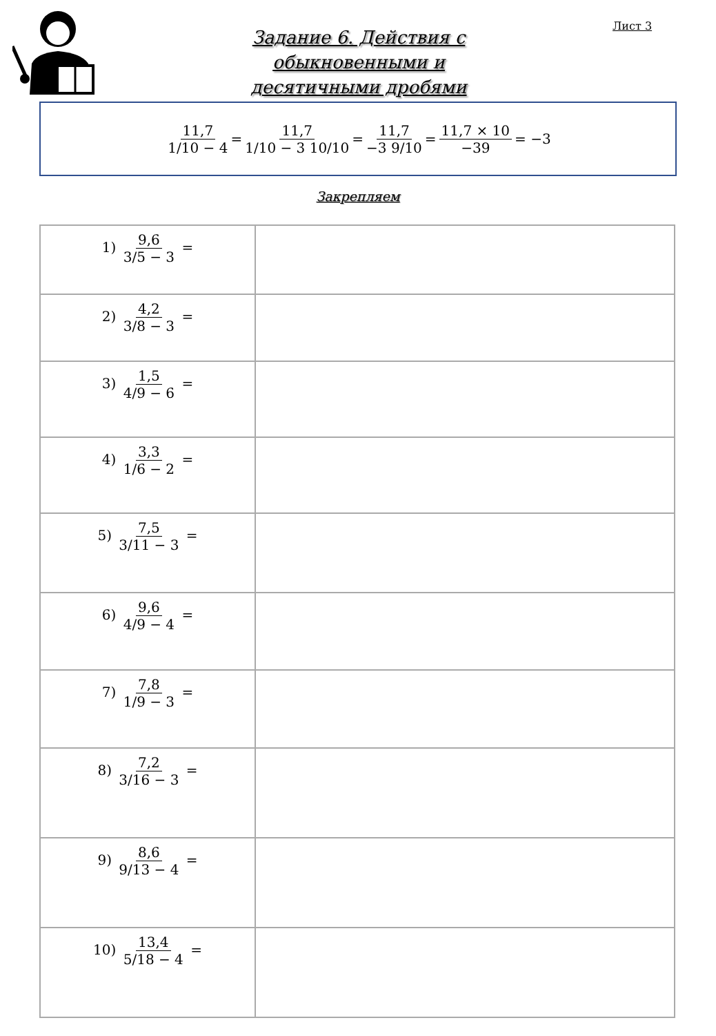Лист 3
Задание 6. Действия с
обыкновенными и
десятичными дробями
11,7 1/10 − 4 = 11,7 1/10 − 3 10/10 = 11,7 −3 9/10 = 11,7 × 10 −39 = −3
Закрепляем
| 1) 9,6 3/5 − 3 = | |
| 2) 4,2 3/8 − 3 = | |
| 3) 1,5 4/9 − 6 = | |
| 4) 3,3 1/6 − 2 = | |
| 5) 7,5 3/11 − 3 = | |
| 6) 9,6 4/9 − 4 = | |
| 7) 7,8 1/9 − 3 = | |
| 8) 7,2 3/16 − 3 = | |
| 9) 8,6 9/13 − 4 = | |
| 10) 13,4 5/18 − 4 = | |